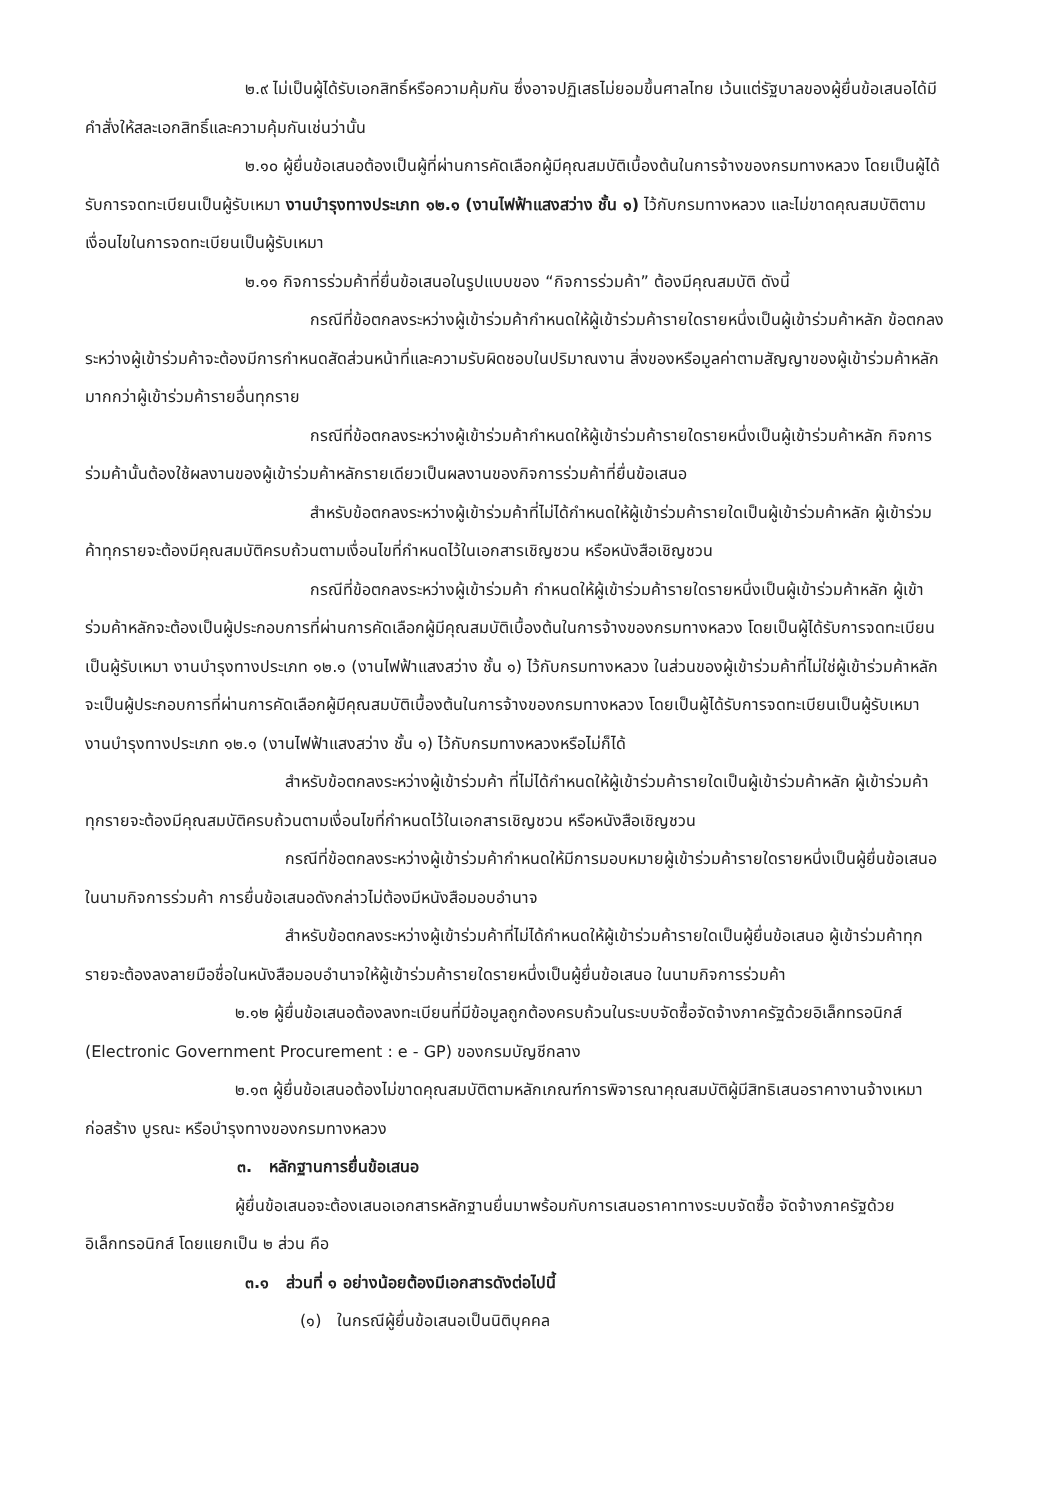๒.๙ ไม่เป็นผู้ได้รับเอกสิทธิ์หรือความคุ้มกัน ซึ่งอาจปฏิเสธไม่ยอมขึ้นศาลไทย เว้นแต่รัฐบาลของผู้ยื่นข้อเสนอได้มีคำสั่งให้สละเอกสิทธิ์และความคุ้มกันเช่นว่านั้น
๒.๑๐ ผู้ยื่นข้อเสนอต้องเป็นผู้ที่ผ่านการคัดเลือกผู้มีคุณสมบัติเบื้องต้นในการจ้างของกรมทางหลวง โดยเป็นผู้ได้รับการจดทะเบียนเป็นผู้รับเหมา งานบำรุงทางประเภท ๑๒.๑ (งานไฟฟ้าแสงสว่าง ชั้น ๑) ไว้กับกรมทางหลวง และไม่ขาดคุณสมบัติตามเงื่อนไขในการจดทะเบียนเป็นผู้รับเหมา
๒.๑๑ กิจการร่วมค้าที่ยื่นข้อเสนอในรูปแบบของ “กิจการร่วมค้า” ต้องมีคุณสมบัติ ดังนี้
กรณีที่ข้อตกลงระหว่างผู้เข้าร่วมค้ากำหนดให้ผู้เข้าร่วมค้ารายใดรายหนึ่งเป็นผู้เข้าร่วมค้าหลัก ข้อตกลงระหว่างผู้เข้าร่วมค้าจะต้องมีการกำหนดสัดส่วนหน้าที่และความรับผิดชอบในปริมาณงาน สิ่งของหรือมูลค่าตามสัญญาของผู้เข้าร่วมค้าหลักมากกว่าผู้เข้าร่วมค้ารายอื่นทุกราย
กรณีที่ข้อตกลงระหว่างผู้เข้าร่วมค้ากำหนดให้ผู้เข้าร่วมค้ารายใดรายหนึ่งเป็นผู้เข้าร่วมค้าหลัก กิจการร่วมค้านั้นต้องใช้ผลงานของผู้เข้าร่วมค้าหลักรายเดียวเป็นผลงานของกิจการร่วมค้าที่ยื่นข้อเสนอ
สำหรับข้อตกลงระหว่างผู้เข้าร่วมค้าที่ไม่ได้กำหนดให้ผู้เข้าร่วมค้ารายใดเป็นผู้เข้าร่วมค้าหลัก ผู้เข้าร่วมค้าทุกรายจะต้องมีคุณสมบัติครบถ้วนตามเงื่อนไขที่กำหนดไว้ในเอกสารเชิญชวน หรือหนังสือเชิญชวน
กรณีที่ข้อตกลงระหว่างผู้เข้าร่วมค้า กำหนดให้ผู้เข้าร่วมค้ารายใดรายหนึ่งเป็นผู้เข้าร่วมค้าหลัก ผู้เข้าร่วมค้าหลักจะต้องเป็นผู้ประกอบการที่ผ่านการคัดเลือกผู้มีคุณสมบัติเบื้องต้นในการจ้างของกรมทางหลวง โดยเป็นผู้ได้รับการจดทะเบียนเป็นผู้รับเหมา งานบำรุงทางประเภท ๑๒.๑ (งานไฟฟ้าแสงสว่าง ชั้น ๑) ไว้กับกรมทางหลวง ในส่วนของผู้เข้าร่วมค้าที่ไม่ใช่ผู้เข้าร่วมค้าหลักจะเป็นผู้ประกอบการที่ผ่านการคัดเลือกผู้มีคุณสมบัติเบื้องต้นในการจ้างของกรมทางหลวง โดยเป็นผู้ได้รับการจดทะเบียนเป็นผู้รับเหมา งานบำรุงทางประเภท ๑๒.๑ (งานไฟฟ้าแสงสว่าง ชั้น ๑) ไว้กับกรมทางหลวงหรือไม่ก็ได้
สำหรับข้อตกลงระหว่างผู้เข้าร่วมค้า ที่ไม่ได้กำหนดให้ผู้เข้าร่วมค้ารายใดเป็นผู้เข้าร่วมค้าหลัก ผู้เข้าร่วมค้าทุกรายจะต้องมีคุณสมบัติครบถ้วนตามเงื่อนไขที่กำหนดไว้ในเอกสารเชิญชวน หรือหนังสือเชิญชวน
กรณีที่ข้อตกลงระหว่างผู้เข้าร่วมค้ากำหนดให้มีการมอบหมายผู้เข้าร่วมค้ารายใดรายหนึ่งเป็นผู้ยื่นข้อเสนอ ในนามกิจการร่วมค้า การยื่นข้อเสนอดังกล่าวไม่ต้องมีหนังสือมอบอำนาจ
สำหรับข้อตกลงระหว่างผู้เข้าร่วมค้าที่ไม่ได้กำหนดให้ผู้เข้าร่วมค้ารายใดเป็นผู้ยื่นข้อเสนอ ผู้เข้าร่วมค้าทุกรายจะต้องลงลายมือชื่อในหนังสือมอบอำนาจให้ผู้เข้าร่วมค้ารายใดรายหนึ่งเป็นผู้ยื่นข้อเสนอ ในนามกิจการร่วมค้า
๒.๑๒ ผู้ยื่นข้อเสนอต้องลงทะเบียนที่มีข้อมูลถูกต้องครบถ้วนในระบบจัดซื้อจัดจ้างภาครัฐด้วยอิเล็กทรอนิกส์ (Electronic Government Procurement : e - GP) ของกรมบัญชีกลาง
๒.๑๓ ผู้ยื่นข้อเสนอต้องไม่ขาดคุณสมบัติตามหลักเกณฑ์การพิจารณาคุณสมบัติผู้มีสิทธิเสนอราคางานจ้างเหมาก่อสร้าง บูรณะ หรือบำรุงทางของกรมทางหลวง
๓. หลักฐานการยื่นข้อเสนอ
ผู้ยื่นข้อเสนอจะต้องเสนอเอกสารหลักฐานยื่นมาพร้อมกับการเสนอราคาทางระบบจัดซื้อ จัดจ้างภาครัฐด้วยอิเล็กทรอนิกส์ โดยแยกเป็น ๒ ส่วน คือ
๓.๑ ส่วนที่ ๑ อย่างน้อยต้องมีเอกสารดังต่อไปนี้
(๑) ในกรณีผู้ยื่นข้อเสนอเป็นนิติบุคคล